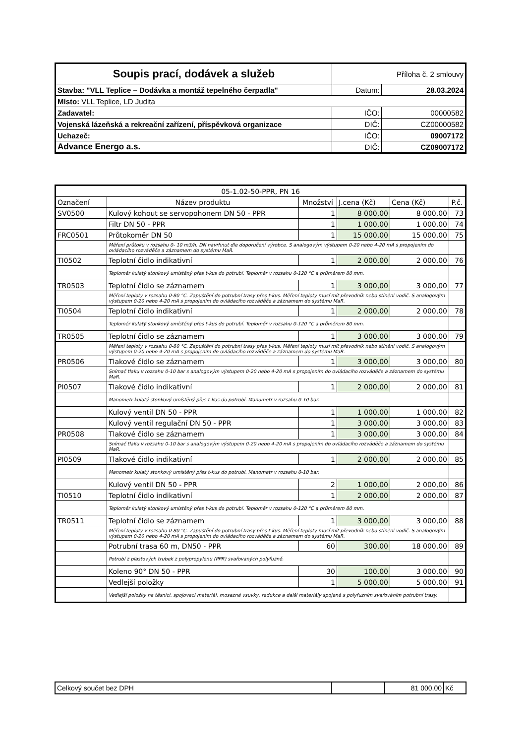| Soupis prací, dodávek a služeb | Příloha č. 2 smlouvy | |
| Stavba: "VLL Teplice – Dodávka a montáž tepelného čerpadla" | Datum: | 28.03.2024 |
| Místo: VLL Teplice, LD Judita | | |
| Zadavatel: | IČO: | 00000582 |
| Vojenská lázeňská a rekreační zařízení, příspěvková organizace | DIČ: | CZ00000582 |
| Uchazeč: | IČO: | 09007172 |
| Advance Energo a.s. | DIČ: | CZ09007172 |
| 05-1.02-50-PPR, PN 16 | | | | | |
| --- | --- | --- | --- | --- | --- |
| Označení | Název produktu | Množství | J.cena (Kč) | Cena (Kč) | P.č. |
| SV0500 | Kulový kohout se servopohonem DN 50 - PPR | 1 | 8 000,00 | 8 000,00 | 73 |
| | Filtr DN 50 - PPR | 1 | 1 000,00 | 1 000,00 | 74 |
| FRC0501 | Průtokoměr DN 50 | 1 | 15 000,00 | 15 000,00 | 75 |
| | Měření průtoku v rozsahu 0- 10 m3/h. DN navrhnut dle doporučení výrobce. S analogovým výstupem 0-20 nebo 4-20 mA s propojením do ovládacího rozváděče a záznamem do systému MaR. | | | | |
| TI0502 | Teplotní čidlo indikativní | 1 | 2 000,00 | 2 000,00 | 76 |
| | Teploměr kulatý stonkový umístěný přes t-kus do potrubí. Teploměr v rozsahu 0-120 °C a průměrem 80 mm. | | | | |
| TR0503 | Teplotní čidlo se záznamem | 1 | 3 000,00 | 3 000,00 | 77 |
| | Měření teploty v rozsahu 0-80 °C. Zapuštění do potrubní trasy přes t-kus. Měření teploty musí mít převodník nebo stínění vodič. S analogovým výstupem 0-20 nebo 4-20 mA s propojením do ovládacího rozváděče a záznamem do systému MaR. | | | | |
| TI0504 | Teplotní čidlo indikativní | 1 | 2 000,00 | 2 000,00 | 78 |
| | Teploměr kulatý stonkový umístěný přes t-kus do potrubí. Teploměr v rozsahu 0-120 °C a průměrem 80 mm. | | | | |
| TR0505 | Teplotní čidlo se záznamem | 1 | 3 000,00 | 3 000,00 | 79 |
| | Měření teploty v rozsahu 0-80 °C. Zapuštění do potrubní trasy přes t-kus. Měření teploty musí mít převodník nebo stínění vodič. S analogovým výstupem 0-20 nebo 4-20 mA s propojením do ovládacího rozváděče a záznamem do systému MaR. | | | | |
| PR0506 | Tlakové čidlo se záznamem | 1 | 3 000,00 | 3 000,00 | 80 |
| | Snímač tlaku v rozsahu 0-10 bar s analogovým výstupem 0-20 nebo 4-20 mA s propojením do ovládacího rozváděče a záznamem do systému MaR. | | | | |
| PI0507 | Tlakové čidlo indikativní | 1 | 2 000,00 | 2 000,00 | 81 |
| | Manometr kulatý stonkový umístěný přes t-kus do potrubí. Manometr v rozsahu 0-10 bar. | | | | |
| | Kulový ventil DN 50 - PPR | 1 | 1 000,00 | 1 000,00 | 82 |
| | Kulový ventil regulační DN 50 - PPR | 1 | 3 000,00 | 3 000,00 | 83 |
| PR0508 | Tlakové čidlo se záznamem | 1 | 3 000,00 | 3 000,00 | 84 |
| | Snímač tlaku v rozsahu 0-10 bar s analogovým výstupem 0-20 nebo 4-20 mA s propojením do ovládacího rozváděče a záznamem do systému MaR. | | | | |
| PI0509 | Tlakové čidlo indikativní | 1 | 2 000,00 | 2 000,00 | 85 |
| | Manometr kulatý stonkový umístěný přes t-kus do potrubí. Manometr v rozsahu 0-10 bar. | | | | |
| | Kulový ventil DN 50 - PPR | 2 | 1 000,00 | 2 000,00 | 86 |
| TI0510 | Teplotní čidlo indikativní | 1 | 2 000,00 | 2 000,00 | 87 |
| | Teploměr kulatý stonkový umístěný přes t-kus do potrubí. Teploměr v rozsahu 0-120 °C a průměrem 80 mm. | | | | |
| TR0511 | Teplotní čidlo se záznamem | 1 | 3 000,00 | 3 000,00 | 88 |
| | Měření teploty v rozsahu 0-80 °C. Zapuštění do potrubní trasy přes t-kus. Měření teploty musí mít převodník nebo stínění vodič. S analogovým výstupem 0-20 nebo 4-20 mA s propojením do ovládacího rozváděče a záznamem do systému MaR. | | | | |
| | Potrubní trasa 60 m, DN50 - PPR | 60 | 300,00 | 18 000,00 | 89 |
| | Potrubí z plastových trubek z polypropylenu (PPR) svařovaných polyfuzně. | | | | |
| | Koleno 90° DN 50 - PPR | 30 | 100,00 | 3 000,00 | 90 |
| | Vedlejší položky | 1 | 5 000,00 | 5 000,00 | 91 |
| | Vedlejší položky na těsnící, spojovací materiál, mosazné vsuvky, redukce a další materiály spojené s polyfuzním svařováním potrubní trasy. | | | | |
| Celkový součet bez DPH | | 81 000,00 | Kč |